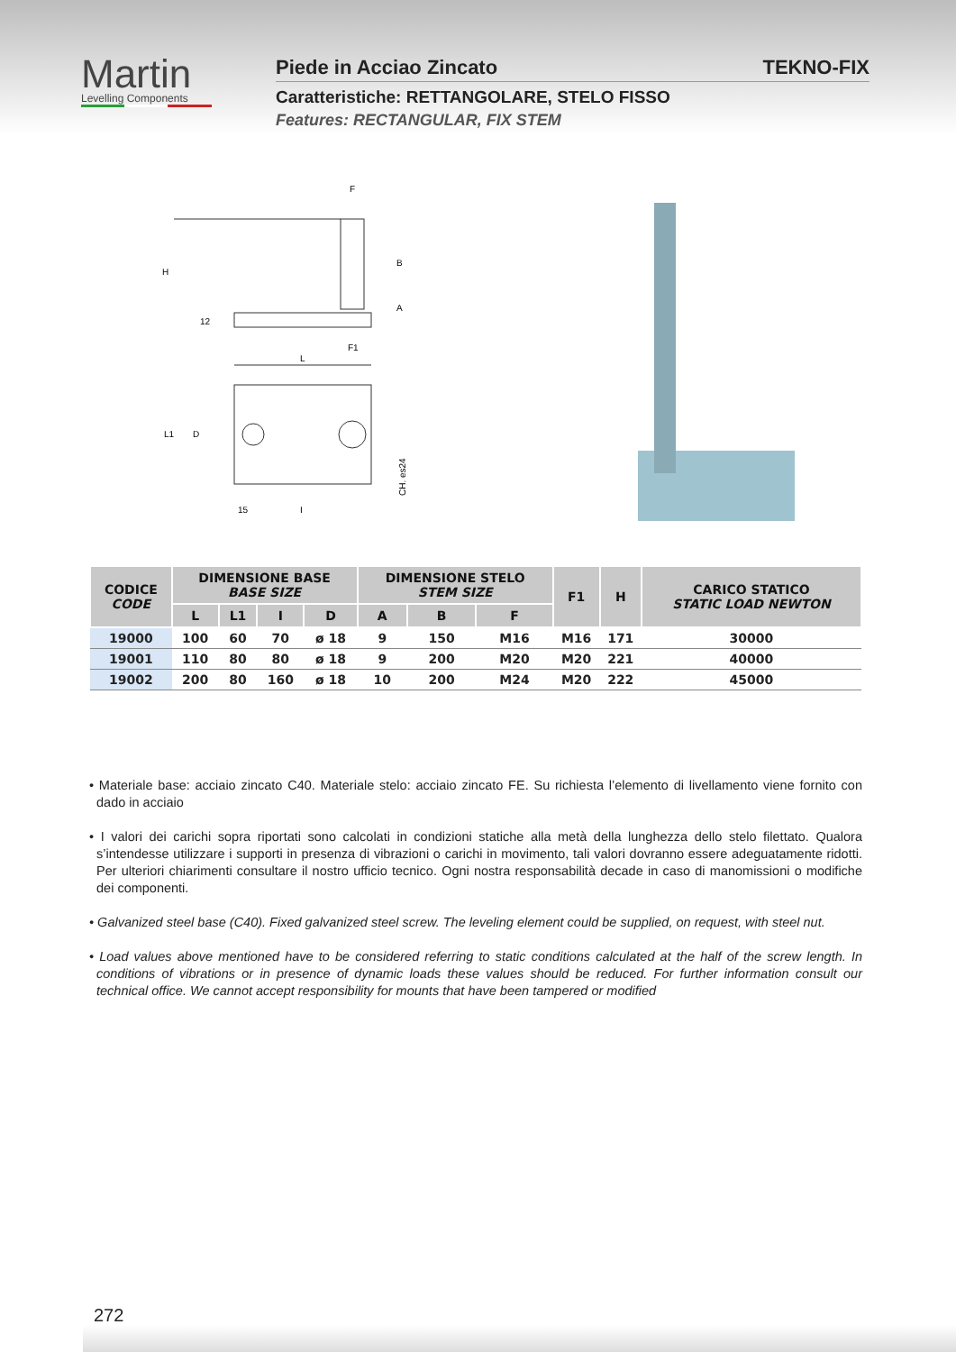Martin
Levelling Components
Piede in Acciao Zincato TEKNO-FIX
Caratteristiche: RETTANGOLARE, STELO FISSO
Features: RECTANGULAR, FIX STEM
F
B
H
L
F1
L1
D
15
I
CH. es24
12
A
| CODICE CODE | DIMENSIONE BASE BASE SIZE | | | | DIMENSIONE STELO STEM SIZE | | | F1 | H | CARICO STATICO STATIC LOAD NEWTON |
| --- | --- | --- | --- | --- | --- | --- | --- | --- | --- | --- |
| | L | L1 | I | D | A | B | F | | | |
| 19000 | 100 | 60 | 70 | ø 18 | 9 | 150 | M16 | M16 | 171 | 30000 |
| 19001 | 110 | 80 | 80 | ø 18 | 9 | 200 | M20 | M20 | 221 | 40000 |
| 19002 | 200 | 80 | 160 | ø 18 | 10 | 200 | M24 | M20 | 222 | 45000 |
• Materiale base: acciaio zincato C40. Materiale stelo: acciaio zincato FE. Su richiesta l’elemento di livellamento viene fornito con dado in acciaio
• I valori dei carichi sopra riportati sono calcolati in condizioni statiche alla metà della lunghezza dello stelo filettato. Qualora s’intendesse utilizzare i supporti in presenza di vibrazioni o carichi in movimento, tali valori dovranno essere adeguatamente ridotti. Per ulteriori chiarimenti consultare il nostro ufficio tecnico. Ogni nostra responsabilità decade in caso di manomissioni o modifiche dei componenti.
• Galvanized steel base (C40). Fixed galvanized steel screw. The leveling element could be supplied, on request, with steel nut.
• Load values above mentioned have to be considered referring to static conditions calculated at the half of the screw length. In conditions of vibrations or in presence of dynamic loads these values should be reduced. For further information consult our technical office. We cannot accept responsibility for mounts that have been tampered or modified
272